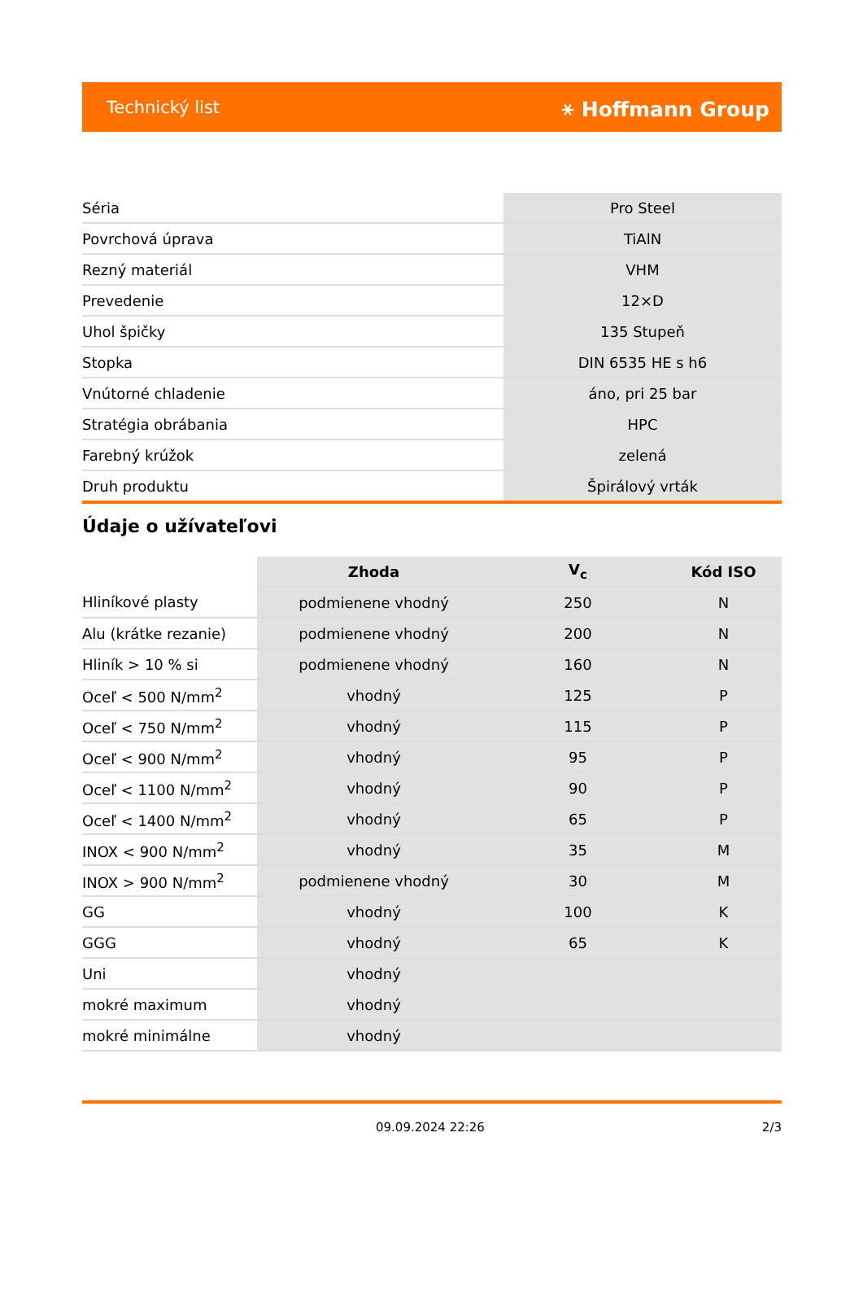Technický list ⚹ Hoffmann Group
| Séria | Pro Steel |
| Povrchová úprava | TiAlN |
| Rezný materiál | VHM |
| Prevedenie | 12×D |
| Uhol špičky | 135 Stupeň |
| Stopka | DIN 6535 HE s h6 |
| Vnútorné chladenie | áno, pri 25 bar |
| Stratégia obrábania | HPC |
| Farebný krúžok | zelená |
| Druh produktu | Špirálový vrták |
Údaje o užívateľovi
| | Zhoda | V<sub>c</sub> | Kód ISO |
| --- | --- | --- | --- |
| Hliníkové plasty | podmienene vhodný | 250 | N |
| Alu (krátke rezanie) | podmienene vhodný | 200 | N |
| Hliník > 10 % si | podmienene vhodný | 160 | N |
| Oceľ < 500 N/mm<sup>2</sup> | vhodný | 125 | P |
| Oceľ < 750 N/mm<sup>2</sup> | vhodný | 115 | P |
| Oceľ < 900 N/mm<sup>2</sup> | vhodný | 95 | P |
| Oceľ < 1100 N/mm<sup>2</sup> | vhodný | 90 | P |
| Oceľ < 1400 N/mm<sup>2</sup> | vhodný | 65 | P |
| INOX < 900 N/mm<sup>2</sup> | vhodný | 35 | M |
| INOX > 900 N/mm<sup>2</sup> | podmienene vhodný | 30 | M |
| GG | vhodný | 100 | K |
| GGG | vhodný | 65 | K |
| Uni | vhodný | | |
| mokré maximum | vhodný | | |
| mokré minimálne | vhodný | | |
09.09.2024 22:26 2/3